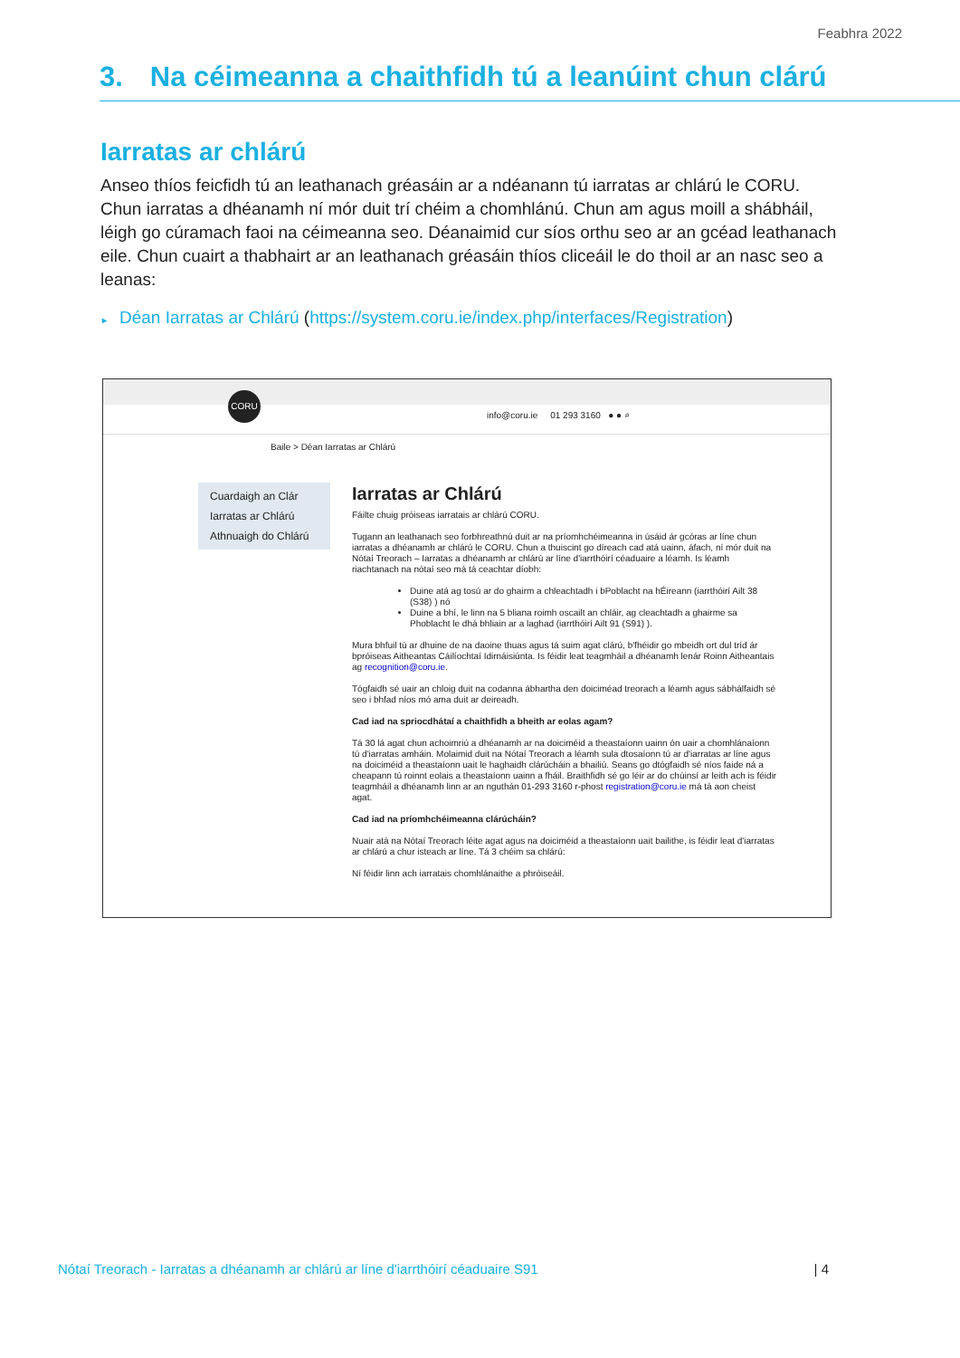Feabhra 2022
3. Na céimeanna a chaithfidh tú a leanúint chun clárú
Iarratas ar chlárú
Anseo thíos feicfidh tú an leathanach gréasáin ar a ndéanann tú iarratas ar chlárú le CORU. Chun iarratas a dhéanamh ní mór duit trí chéim a chomhlánú. Chun am agus moill a shábháil, léigh go cúramach faoi na céimeanna seo. Déanaimid cur síos orthu seo ar an gcéad leathanach eile. Chun cuairt a thabhairt ar an leathanach gréasáin thíos cliceáil le do thoil ar an nasc seo a leanas:
▸ Déan Iarratas ar Chlárú (https://system.coru.ie/index.php/interfaces/Registration)
CORU
info@coru.ie 01 293 3160 ● ● ⌕
Baile > Déan Iarratas ar Chlárú
Cuardaigh an Clár
Iarratas ar Chlárú
Athnuaigh do Chlárú
Iarratas ar Chlárú
Fáilte chuig próiseas iarratais ar chlárú CORU.
Tugann an leathanach seo forbhreathnú duit ar na príomhchéimeanna in úsáid ár gcóras ar líne chun iarratas a dhéanamh ar chlárú le CORU. Chun a thuiscint go díreach cad atá uainn, áfach, ní mór duit na Nótaí Treorach – Iarratas a dhéanamh ar chlárú ar líne d'iarrthóirí céaduaire a léamh. Is léamh riachtanach na nótaí seo má tá ceachtar díobh:
Duine atá ag tosú ar do ghairm a chleachtadh i bPoblacht na hÉireann (iarrthóirí Ailt 38 (S38) ) nó
Duine a bhí, le linn na 5 bliana roimh oscailt an chláir, ag cleachtadh a ghairme sa Phoblacht le dhá bhliain ar a laghad (iarrthóirí Ailt 91 (S91) ).
Mura bhfuil tú ar dhuine de na daoine thuas agus tá suim agat clárú, b'fhéidir go mbeidh ort dul tríd ár bpróiseas Aitheantas Cáilíochtaí Idirnáisiúnta. Is féidir leat teagmháil a dhéanamh lenár Roinn Aitheantais ag recognition@coru.ie.
Tógfaidh sé uair an chloig duit na codanna ábhartha den doiciméad treorach a léamh agus sábhálfaidh sé seo i bhfad níos mó ama duit ar deireadh.
Cad iad na spriocdhátaí a chaithfidh a bheith ar eolas agam?
Tá 30 lá agat chun achoimriú a dhéanamh ar na doiciméid a theastaíonn uainn ón uair a chomhlánaíonn tú d'iarratas amháin. Molaimid duit na Nótaí Treorach a léamh sula dtosaíonn tú ar d'iarratas ar líne agus na doiciméid a theastaíonn uait le haghaidh clárúcháin a bhailiú. Seans go dtógfaidh sé níos faide ná a cheapann tú roinnt eolais a theastaíonn uainn a fháil. Braithfidh sé go léir ar do chúinsí ar leith ach is féidir teagmháil a dhéanamh linn ar an nguthán 01-293 3160 r-phost registration@coru.ie má tá aon cheist agat.
Cad iad na príomhchéimeanna clárúcháin?
Nuair atá na Nótaí Treorach léite agat agus na doiciméid a theastaíonn uait bailithe, is féidir leat d'iarratas ar chlárú a chur isteach ar líne. Tá 3 chéim sa chlárú:
Ní féidir linn ach iarratais chomhlánaithe a phróiseáil.
Nótaí Treorach - Iarratas a dhéanamh ar chlárú ar líne d'iarrthóirí céaduaire S91 | 4